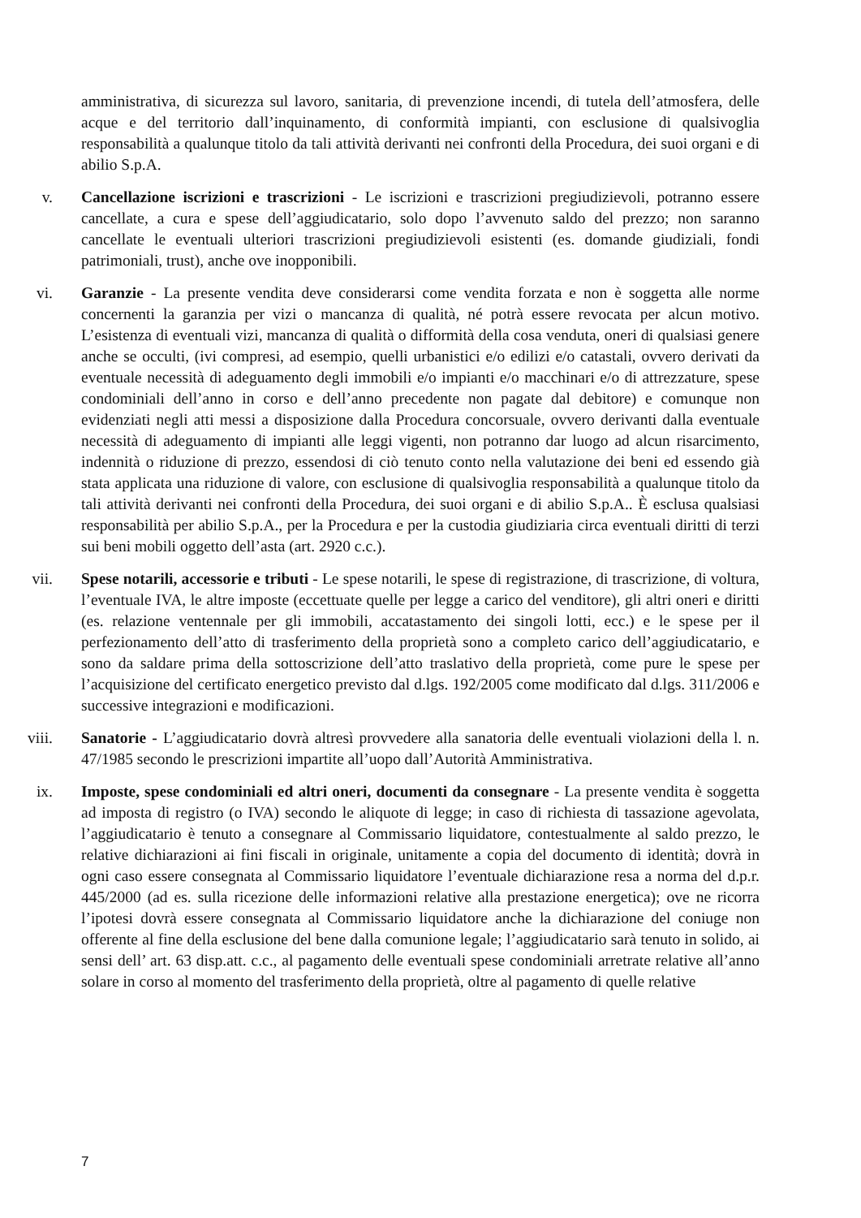amministrativa, di sicurezza sul lavoro, sanitaria, di prevenzione incendi, di tutela dell’atmosfera, delle acque e del territorio dall’inquinamento, di conformità impianti, con esclusione di qualsivoglia responsabilità a qualunque titolo da tali attività derivanti nei confronti della Procedura, dei suoi organi e di abilio S.p.A.
v. Cancellazione iscrizioni e trascrizioni - Le iscrizioni e trascrizioni pregiudizievoli, potranno essere cancellate, a cura e spese dell’aggiudicatario, solo dopo l’avvenuto saldo del prezzo; non saranno cancellate le eventuali ulteriori trascrizioni pregiudizievoli esistenti (es. domande giudiziali, fondi patrimoniali, trust), anche ove inopponibili.
vi. Garanzie - La presente vendita deve considerarsi come vendita forzata e non è soggetta alle norme concernenti la garanzia per vizi o mancanza di qualità, né potrà essere revocata per alcun motivo. L’esistenza di eventuali vizi, mancanza di qualità o difformità della cosa venduta, oneri di qualsiasi genere anche se occulti, (ivi compresi, ad esempio, quelli urbanistici e/o edilizi e/o catastali, ovvero derivati da eventuale necessità di adeguamento degli immobili e/o impianti e/o macchinari e/o di attrezzature, spese condominiali dell’anno in corso e dell’anno precedente non pagate dal debitore) e comunque non evidenziati negli atti messi a disposizione dalla Procedura concorsuale, ovvero derivanti dalla eventuale necessità di adeguamento di impianti alle leggi vigenti, non potranno dar luogo ad alcun risarcimento, indennità o riduzione di prezzo, essendosi di ciò tenuto conto nella valutazione dei beni ed essendo già stata applicata una riduzione di valore, con esclusione di qualsivoglia responsabilità a qualunque titolo da tali attività derivanti nei confronti della Procedura, dei suoi organi e di abilio S.p.A.. È esclusa qualsiasi responsabilità per abilio S.p.A., per la Procedura e per la custodia giudiziaria circa eventuali diritti di terzi sui beni mobili oggetto dell’asta (art. 2920 c.c.).
vii. Spese notarili, accessorie e tributi - Le spese notarili, le spese di registrazione, di trascrizione, di voltura, l’eventuale IVA, le altre imposte (eccettuate quelle per legge a carico del venditore), gli altri oneri e diritti (es. relazione ventennale per gli immobili, accatastamento dei singoli lotti, ecc.) e le spese per il perfezionamento dell’atto di trasferimento della proprietà sono a completo carico dell’aggiudicatario, e sono da saldare prima della sottoscrizione dell’atto traslativo della proprietà, come pure le spese per l’acquisizione del certificato energetico previsto dal d.lgs. 192/2005 come modificato dal d.lgs. 311/2006 e successive integrazioni e modificazioni.
viii. Sanatorie - L’aggiudicatario dovrà altresì provvedere alla sanatoria delle eventuali violazioni della l. n. 47/1985 secondo le prescrizioni impartite all’uopo dall’Autorità Amministrativa.
ix. Imposte, spese condominiali ed altri oneri, documenti da consegnare - La presente vendita è soggetta ad imposta di registro (o IVA) secondo le aliquote di legge; in caso di richiesta di tassazione agevolata, l’aggiudicatario è tenuto a consegnare al Commissario liquidatore, contestualmente al saldo prezzo, le relative dichiarazioni ai fini fiscali in originale, unitamente a copia del documento di identità; dovrà in ogni caso essere consegnata al Commissario liquidatore l’eventuale dichiarazione resa a norma del d.p.r. 445/2000 (ad es. sulla ricezione delle informazioni relative alla prestazione energetica); ove ne ricorra l’ipotesi dovrà essere consegnata al Commissario liquidatore anche la dichiarazione del coniuge non offerente al fine della esclusione del bene dalla comunione legale; l’aggiudicatario sarà tenuto in solido, ai sensi dell’ art. 63 disp.att. c.c., al pagamento delle eventuali spese condominiali arretrate relative all’anno solare in corso al momento del trasferimento della proprietà, oltre al pagamento di quelle relative
7